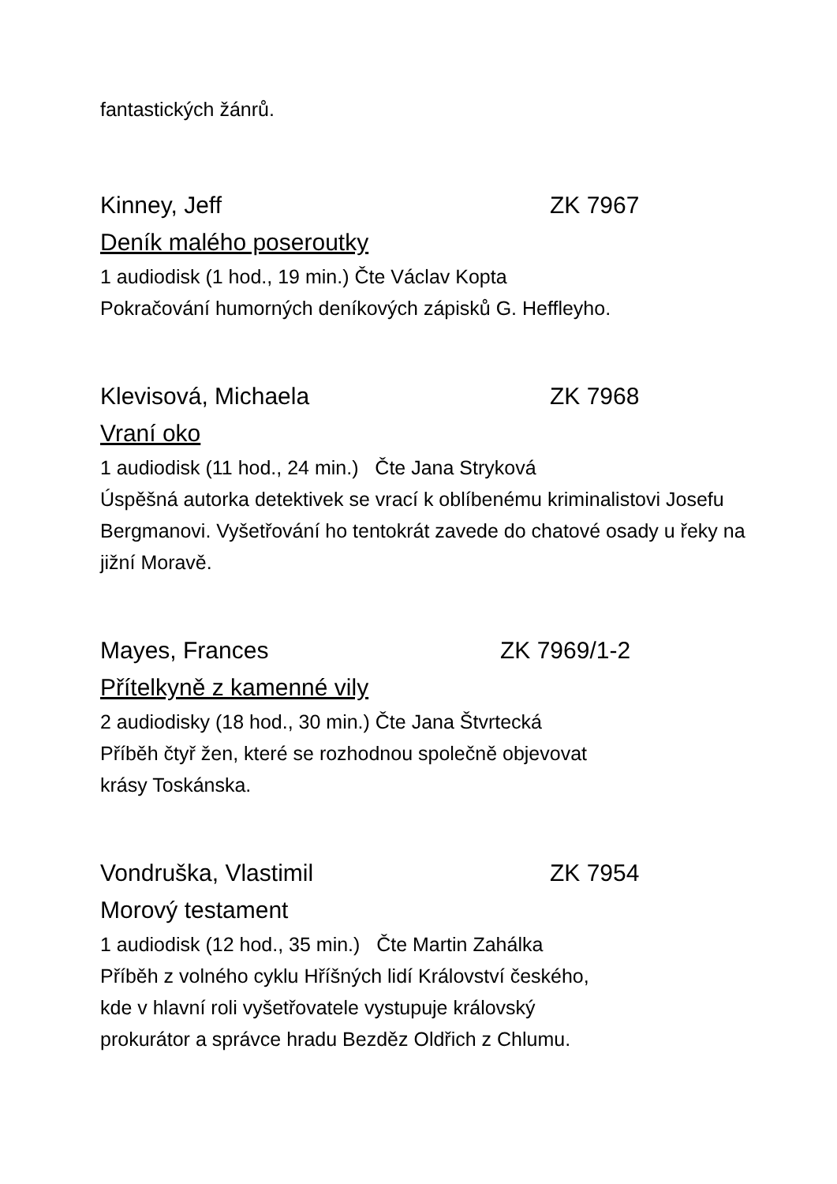fantastických žánrů.
Kinney, Jeff ZK 7967
Deník malého poseroutky
1 audiodisk (1 hod., 19 min.) Čte Václav Kopta
Pokračování humorných deníkových zápisků G. Heffleyho.
Klevisová, Michaela ZK 7968
Vraní oko
1 audiodisk (11 hod., 24 min.) Čte Jana Stryková
Úspěšná autorka detektivek se vrací k oblíbenému kriminalistovi Josefu Bergmanovi. Vyšetřování ho tentokrát zavede do chatové osady u řeky na jižní Moravě.
Mayes, Frances ZK 7969/1-2
Přítelkyně z kamenné vily
2 audiodisky (18 hod., 30 min.) Čte Jana Štvrtecká
Příběh čtyř žen, které se rozhodnou společně objevovat
krásy Toskánska.
Vondruška, Vlastimil ZK 7954
Morový testament
1 audiodisk (12 hod., 35 min.) Čte Martin Zahálka
Příběh z volného cyklu Hříšných lidí Království českého,
kde v hlavní roli vyšetřovatele vystupuje královský
prokurátor a správce hradu Bezděz Oldřich z Chlumu.